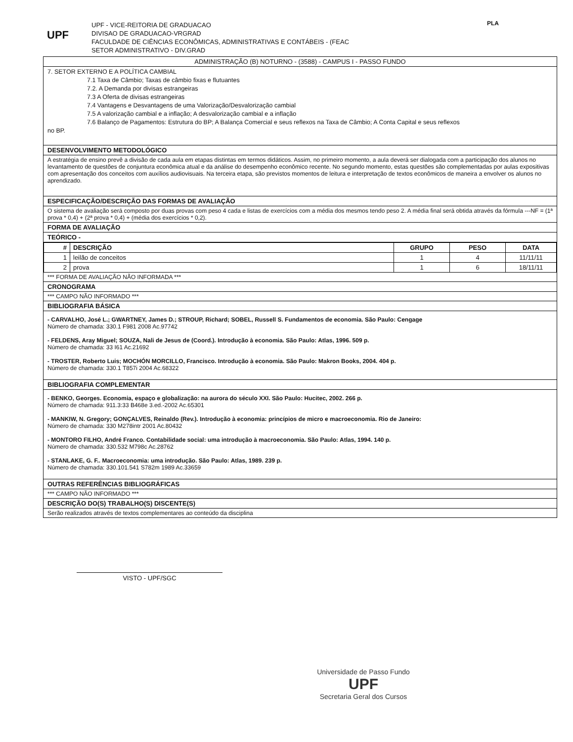PLA
UPF
UPF - VICE-REITORIA DE GRADUACAO
DIVISAO DE GRADUACAO-VRGRAD
FACULDADE DE CIÊNCIAS ECONÔMICAS, ADMINISTRATIVAS E CONTÁBEIS - (FEAC
SETOR ADMINISTRATIVO - DIV.GRAD
ADMINISTRAÇÃO (B) NOTURNO - (3588) - CAMPUS I - PASSO FUNDO
7. SETOR EXTERNO E A POLÍTICA CAMBIAL
7.1 Taxa de Câmbio; Taxas de câmbio fixas e flutuantes
7.2. A Demanda por divisas estrangeiras
7.3 A Oferta de divisas estrangeiras
7.4 Vantagens e Desvantagens de uma Valorização/Desvalorização cambial
7.5 A valorização cambial e a inflação; A desvalorização cambial e a inflação
7.6 Balanço de Pagamentos: Estrutura do BP; A Balança Comercial e seus reflexos na Taxa de Câmbio; A Conta Capital e seus reflexos
no BP.
DESENVOLVIMENTO METODOLÓGICO
A estratégia de ensino prevê a divisão de cada aula em etapas distintas em termos didáticos. Assim, no primeiro momento, a aula deverá ser dialogada com a participação dos alunos no levantamento de questões de conjuntura econômica atual e da análise do desempenho econômico recente. No segundo momento, estas questões são complementadas por aulas expositivas com apresentação dos conceitos com auxílios audiovisuais. Na terceira etapa, são previstos momentos de leitura e interpretação de textos econômicos de maneira a envolver os alunos no aprendizado.
ESPECIFICAÇÃO/DESCRIÇÃO DAS FORMAS DE AVALIAÇÃO
O sistema de avaliação será composto por duas provas com peso 4 cada e listas de exercícios com a média dos mesmos tendo peso 2. A média final será obtida através da fórmula ---NF = (1ª prova * 0,4) + (2ª prova * 0,4) + (média dos exercícios * 0,2).
FORMA DE AVALIAÇÃO
TEÓRICO -
| # | DESCRIÇÃO | GRUPO | PESO | DATA |
| --- | --- | --- | --- | --- |
| 1 | leilão de conceitos | 1 | 4 | 11/11/11 |
| 2 | prova | 1 | 6 | 18/11/11 |
*** FORMA DE AVALIAÇÃO NÃO INFORMADA ***
CRONOGRAMA
*** CAMPO NÃO INFORMADO ***
BIBLIOGRAFIA BÁSICA
- CARVALHO, José L.; GWARTNEY, James D.; STROUP, Richard; SOBEL, Russell S. Fundamentos de economia. São Paulo: Cengage
Número de chamada: 330.1 F981 2008 Ac.97742
- FELDENS, Aray Miguel; SOUZA, Nali de Jesus de (Coord.). Introdução à economia. São Paulo: Atlas, 1996. 509 p.
Número de chamada: 33 I61 Ac.21692
- TROSTER, Roberto Luis; MOCHÓN MORCILLO, Francisco. Introdução à economia. São Paulo: Makron Books, 2004. 404 p.
Número de chamada: 330.1 T857i 2004 Ac.68322
BIBLIOGRAFIA COMPLEMENTAR
- BENKO, Georges. Economia, espaço e globalização: na aurora do século XXI. São Paulo: Hucitec, 2002. 266 p.
Número de chamada: 911.3:33 B468e 3.ed.-2002 Ac.65301
- MANKIW, N. Gregory; GONÇALVES, Reinaldo (Rev.). Introdução à economia: princípios de micro e macroeconomia. Rio de Janeiro:
Número de chamada: 330 M278intr 2001 Ac.80432
- MONTORO FILHO, André Franco. Contabilidade social: uma introdução à macroeconomia. São Paulo: Atlas, 1994. 140 p.
Número de chamada: 330.532 M798c Ac.28762
- STANLAKE, G. F.. Macroeconomia: uma introdução. São Paulo: Atlas, 1989. 239 p.
Número de chamada: 330.101.541 S782m 1989 Ac.33659
OUTRAS REFERÊNCIAS BIBLIOGRÁFICAS
*** CAMPO NÃO INFORMADO ***
DESCRIÇÃO DO(S) TRABALHO(S) DISCENTE(S)
Serão realizados através de textos complementares ao conteúdo da disciplina
Universidade de Passo Fundo
UPF
Secretaria Geral dos Cursos
VISTO - UPF/SGC